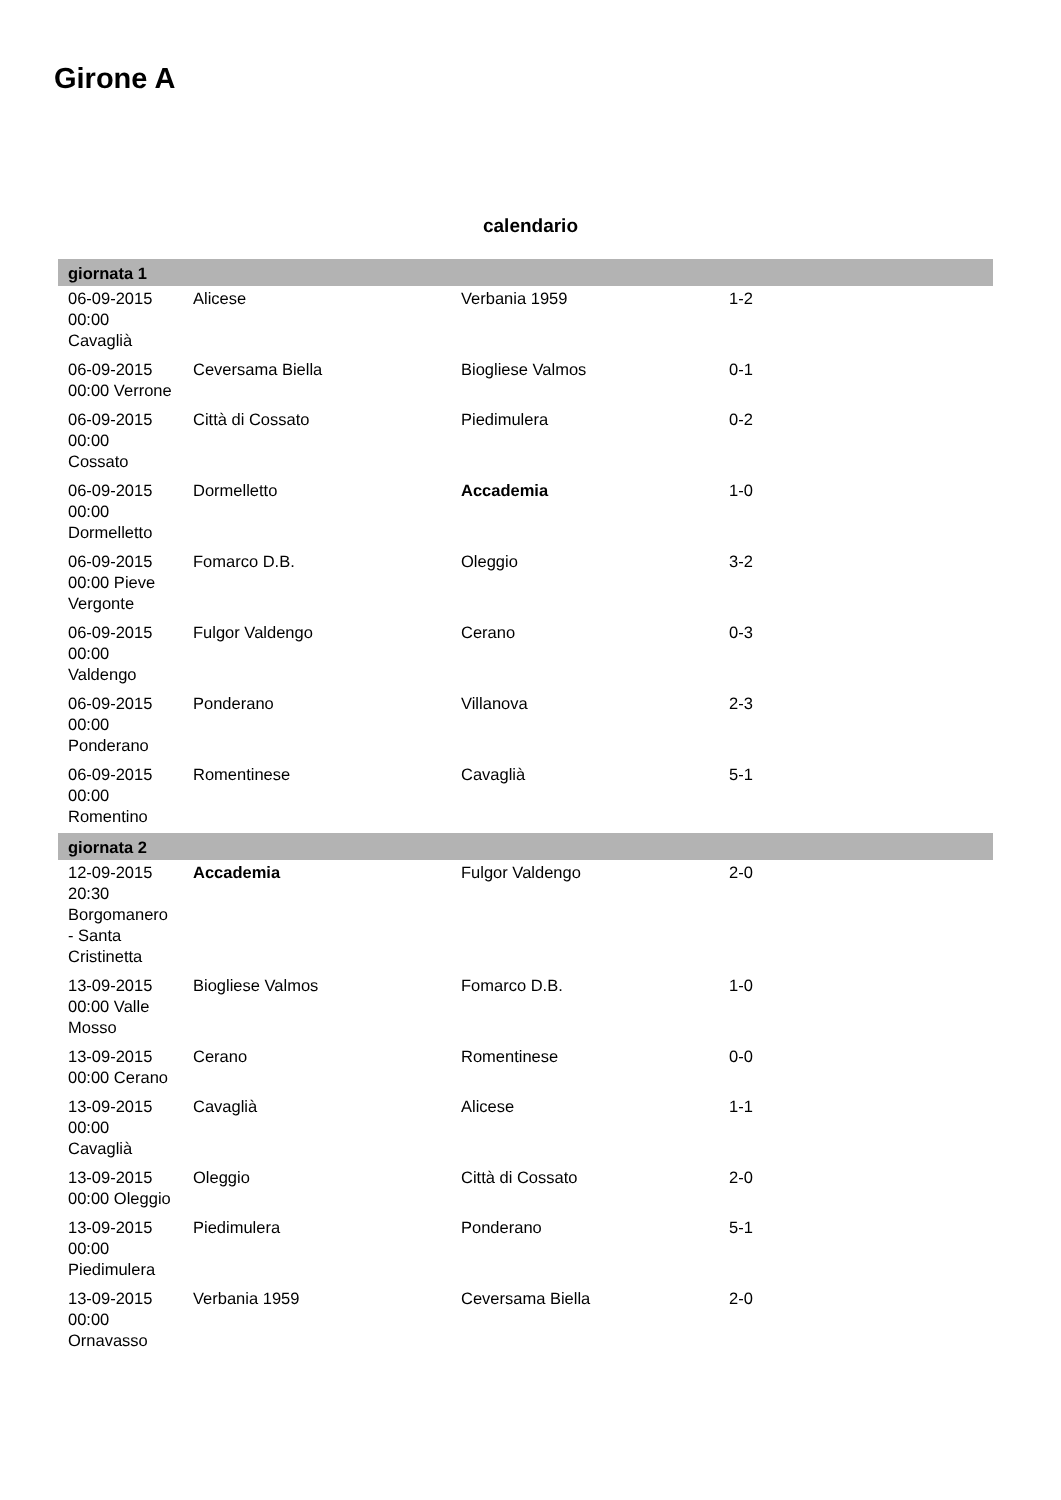Girone A
calendario
| giornata 1 | | | | |
| --- | --- | --- | --- | --- |
| 06-09-2015 00:00 Cavaglià | Alicese | Verbania 1959 | 1-2 | |
| 06-09-2015 00:00 Verrone | Ceversama Biella | Biogliese Valmos | 0-1 | |
| 06-09-2015 00:00 Cossato | Città di Cossato | Piedimulera | 0-2 | |
| 06-09-2015 00:00 Dormelletto | Dormelletto | Accademia | 1-0 | |
| 06-09-2015 00:00 Pieve Vergonte | Fomarco D.B. | Oleggio | 3-2 | |
| 06-09-2015 00:00 Valdengo | Fulgor Valdengo | Cerano | 0-3 | |
| 06-09-2015 00:00 Ponderano | Ponderano | Villanova | 2-3 | |
| 06-09-2015 00:00 Romentino | Romentinese | Cavaglià | 5-1 | |
| giornata 2 | | | | |
| 12-09-2015 20:30 Borgomanero - Santa Cristinetta | Accademia | Fulgor Valdengo | 2-0 | |
| 13-09-2015 00:00 Valle Mosso | Biogliese Valmos | Fomarco D.B. | 1-0 | |
| 13-09-2015 00:00 Cerano | Cerano | Romentinese | 0-0 | |
| 13-09-2015 00:00 Cavaglià | Cavaglià | Alicese | 1-1 | |
| 13-09-2015 00:00 Oleggio | Oleggio | Città di Cossato | 2-0 | |
| 13-09-2015 00:00 Piedimulera | Piedimulera | Ponderano | 5-1 | |
| 13-09-2015 00:00 Ornavasso | Verbania 1959 | Ceversama Biella | 2-0 | |